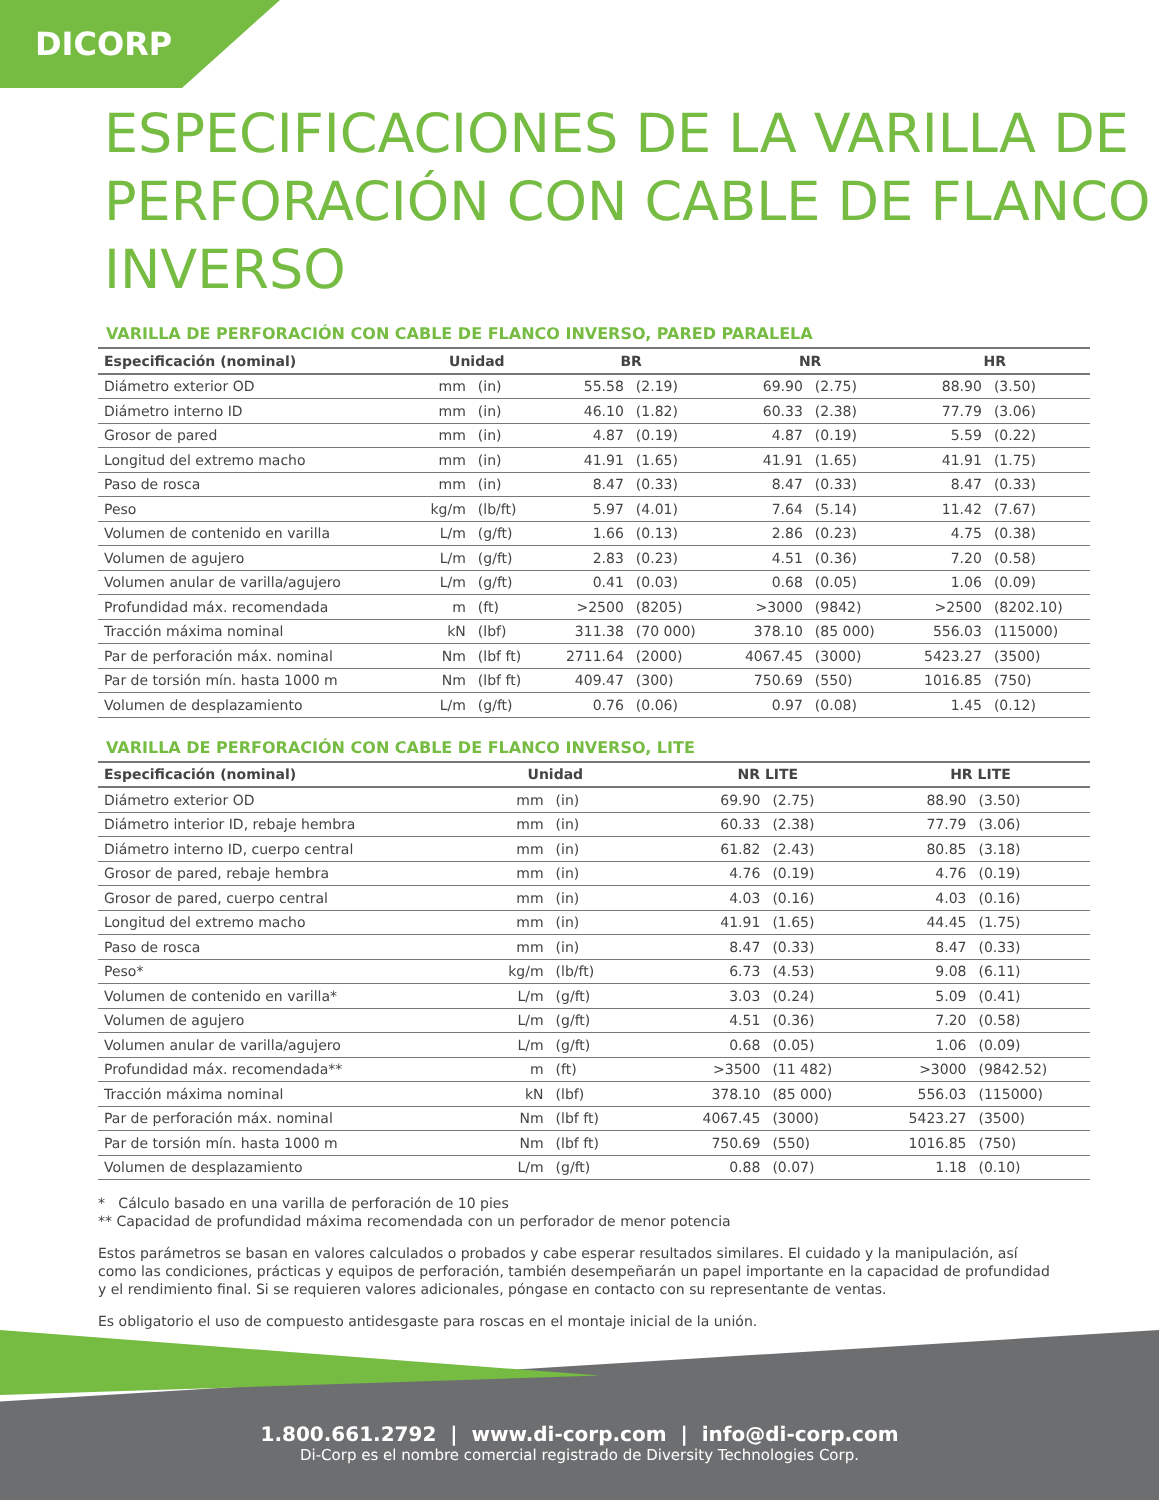DICORP
ESPECIFICACIONES DE LA VARILLA DE PERFORACIÓN CON CABLE DE FLANCO INVERSO
VARILLA DE PERFORACIÓN CON CABLE DE FLANCO INVERSO, PARED PARALELA
| Especificación (nominal) | Unidad | | BR | | NR | | HR | |
| --- | --- | --- | --- | --- | --- | --- | --- | --- |
| Diámetro exterior OD | mm | (in) | 55.58 | (2.19) | 69.90 | (2.75) | 88.90 | (3.50) |
| Diámetro interno ID | mm | (in) | 46.10 | (1.82) | 60.33 | (2.38) | 77.79 | (3.06) |
| Grosor de pared | mm | (in) | 4.87 | (0.19) | 4.87 | (0.19) | 5.59 | (0.22) |
| Longitud del extremo macho | mm | (in) | 41.91 | (1.65) | 41.91 | (1.65) | 41.91 | (1.75) |
| Paso de rosca | mm | (in) | 8.47 | (0.33) | 8.47 | (0.33) | 8.47 | (0.33) |
| Peso | kg/m | (lb/ft) | 5.97 | (4.01) | 7.64 | (5.14) | 11.42 | (7.67) |
| Volumen de contenido en varilla | L/m | (g/ft) | 1.66 | (0.13) | 2.86 | (0.23) | 4.75 | (0.38) |
| Volumen de agujero | L/m | (g/ft) | 2.83 | (0.23) | 4.51 | (0.36) | 7.20 | (0.58) |
| Volumen anular de varilla/agujero | L/m | (g/ft) | 0.41 | (0.03) | 0.68 | (0.05) | 1.06 | (0.09) |
| Profundidad máx. recomendada | m | (ft) | >2500 | (8205) | >3000 | (9842) | >2500 | (8202.10) |
| Tracción máxima nominal | kN | (lbf) | 311.38 | (70 000) | 378.10 | (85 000) | 556.03 | (115000) |
| Par de perforación máx. nominal | Nm | (lbf ft) | 2711.64 | (2000) | 4067.45 | (3000) | 5423.27 | (3500) |
| Par de torsión mín. hasta 1000 m | Nm | (lbf ft) | 409.47 | (300) | 750.69 | (550) | 1016.85 | (750) |
| Volumen de desplazamiento | L/m | (g/ft) | 0.76 | (0.06) | 0.97 | (0.08) | 1.45 | (0.12) |
VARILLA DE PERFORACIÓN CON CABLE DE FLANCO INVERSO, LITE
| Especificación (nominal) | Unidad | | | | NR LITE | | HR LITE | |
| --- | --- | --- | --- | --- | --- | --- | --- | --- |
| Diámetro exterior OD | mm | (in) | | | 69.90 | (2.75) | 88.90 | (3.50) |
| Diámetro interior ID, rebaje hembra | mm | (in) | | | 60.33 | (2.38) | 77.79 | (3.06) |
| Diámetro interno ID, cuerpo central | mm | (in) | | | 61.82 | (2.43) | 80.85 | (3.18) |
| Grosor de pared, rebaje hembra | mm | (in) | | | 4.76 | (0.19) | 4.76 | (0.19) |
| Grosor de pared, cuerpo central | mm | (in) | | | 4.03 | (0.16) | 4.03 | (0.16) |
| Longitud del extremo macho | mm | (in) | | | 41.91 | (1.65) | 44.45 | (1.75) |
| Paso de rosca | mm | (in) | | | 8.47 | (0.33) | 8.47 | (0.33) |
| Peso* | kg/m | (lb/ft) | | | 6.73 | (4.53) | 9.08 | (6.11) |
| Volumen de contenido en varilla* | L/m | (g/ft) | | | 3.03 | (0.24) | 5.09 | (0.41) |
| Volumen de agujero | L/m | (g/ft) | | | 4.51 | (0.36) | 7.20 | (0.58) |
| Volumen anular de varilla/agujero | L/m | (g/ft) | | | 0.68 | (0.05) | 1.06 | (0.09) |
| Profundidad máx. recomendada** | m | (ft) | | | >3500 | (11 482) | >3000 | (9842.52) |
| Tracción máxima nominal | kN | (lbf) | | | 378.10 | (85 000) | 556.03 | (115000) |
| Par de perforación máx. nominal | Nm | (lbf ft) | | | 4067.45 | (3000) | 5423.27 | (3500) |
| Par de torsión mín. hasta 1000 m | Nm | (lbf ft) | | | 750.69 | (550) | 1016.85 | (750) |
| Volumen de desplazamiento | L/m | (g/ft) | | | 0.88 | (0.07) | 1.18 | (0.10) |
* Cálculo basado en una varilla de perforación de 10 pies
** Capacidad de profundidad máxima recomendada con un perforador de menor potencia
Estos parámetros se basan en valores calculados o probados y cabe esperar resultados similares. El cuidado y la manipulación, así como las condiciones, prácticas y equipos de perforación, también desempeñarán un papel importante en la capacidad de profundidad y el rendimiento final. Si se requieren valores adicionales, póngase en contacto con su representante de ventas.
Es obligatorio el uso de compuesto antidesgaste para roscas en el montaje inicial de la unión.
1.800.661.2792 | www.di-corp.com | info@di-corp.com
Di-Corp es el nombre comercial registrado de Diversity Technologies Corp.